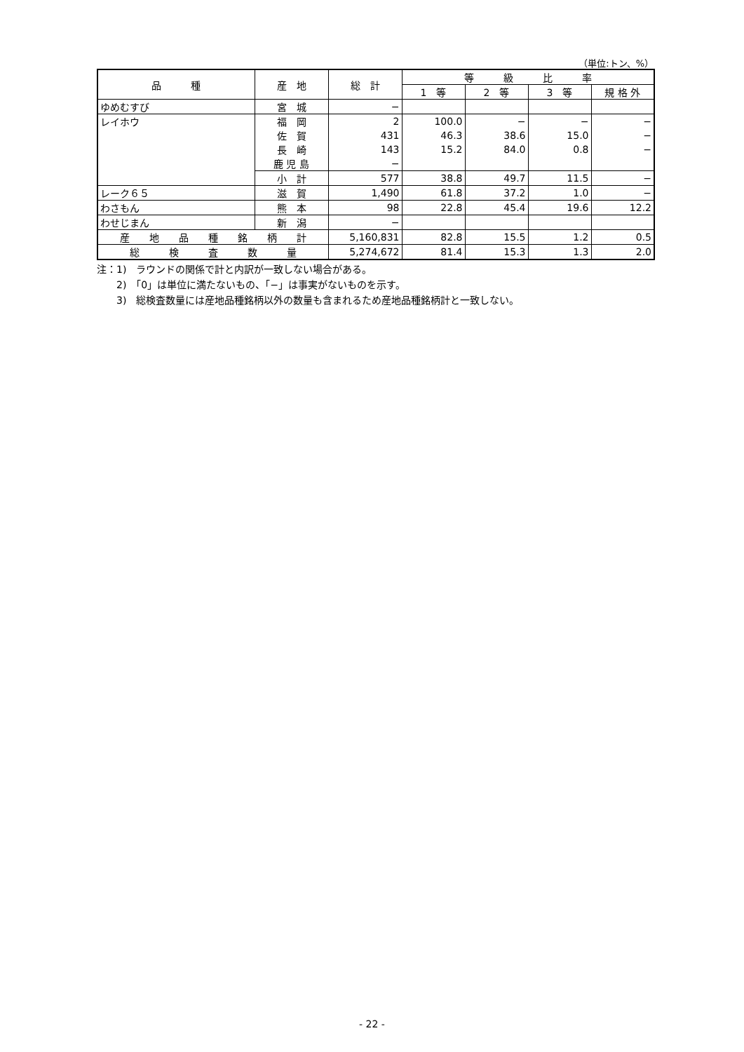（単位:トン、%）
| 品 種 | 産 地 | 総 計 | 等 級 比 率 | | | |
| --- | --- | --- | --- | --- | --- | --- |
| | | | 1 等 | 2 等 | 3 等 | 規 格 外 |
| ゆめむすび | 宮 城 | − | | | | |
| レイホウ | 福 岡 | 2 | 100.0 | − | − | − |
| | 佐 賀 | 431 | 46.3 | 38.6 | 15.0 | − |
| | 長 崎 | 143 | 15.2 | 84.0 | 0.8 | − |
| | 鹿 児 島 | − | | | | |
| | 小 計 | 577 | 38.8 | 49.7 | 11.5 | − |
| レーク６５ | 滋 賀 | 1,490 | 61.8 | 37.2 | 1.0 | − |
| わさもん | 熊 本 | 98 | 22.8 | 45.4 | 19.6 | 12.2 |
| わせじまん | 新 潟 | − | | | | |
| 産 地 品 種 銘 柄 計 | | 5,160,831 | 82.8 | 15.5 | 1.2 | 0.5 |
| 総 検 査 数 量 | | 5,274,672 | 81.4 | 15.3 | 1.3 | 2.0 |
注：1)　ラウンドの関係で計と内訳が一致しない場合がある。
　　2)　「0」は単位に満たないもの、「−」は事実がないものを示す。
　　3)　総検査数量には産地品種銘柄以外の数量も含まれるため産地品種銘柄計と一致しない。
- 22 -